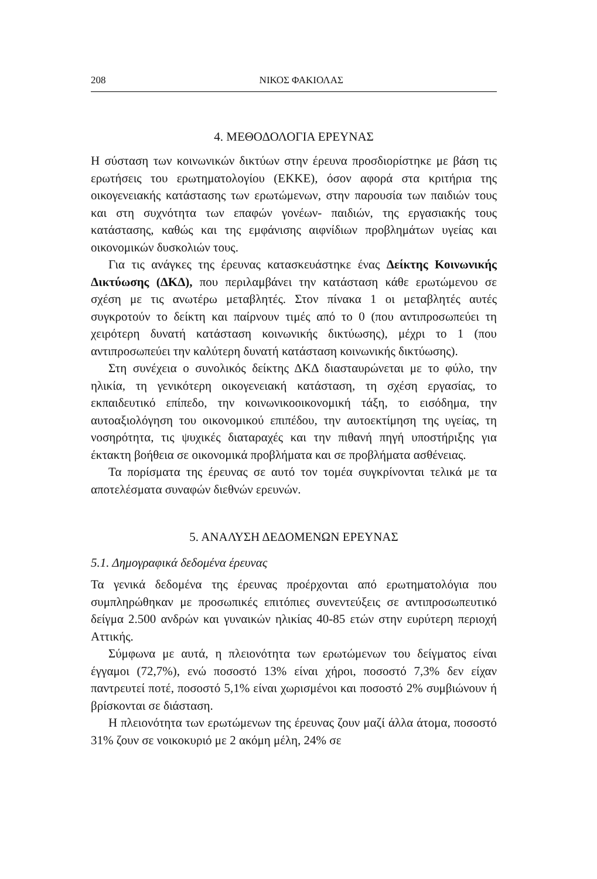208 ΝΙΚΟΣ ΦΑΚΙΟΛΑΣ
4. ΜΕΘΟΔΟΛΟΓΙΑ ΕΡΕΥΝΑΣ
Η σύσταση των κοινωνικών δικτύων στην έρευνα προσδιορίστηκε με βάση τις ερωτήσεις του ερωτηματολογίου (ΕΚΚΕ), όσον αφορά στα κριτήρια της οικογενειακής κατάστασης των ερωτώμενων, στην παρουσία των παιδιών τους και στη συχνότητα των επαφών γονέων- παιδιών, της εργασιακής τους κατάστασης, καθώς και της εμφάνισης αιφνίδιων προβλημάτων υγείας και οικονομικών δυσκολιών τους.
Για τις ανάγκες της έρευνας κατασκευάστηκε ένας Δείκτης Κοινωνικής Δικτύωσης (ΔΚΔ), που περιλαμβάνει την κατάσταση κάθε ερωτώμενου σε σχέση με τις ανωτέρω μεταβλητές. Στον πίνακα 1 οι μεταβλητές αυτές συγκροτούν το δείκτη και παίρνουν τιμές από το 0 (που αντιπροσωπεύει τη χειρότερη δυνατή κατάσταση κοινωνικής δικτύωσης), μέχρι το 1 (που αντιπροσωπεύει την καλύτερη δυνατή κατάσταση κοινωνικής δικτύωσης).
Στη συνέχεια ο συνολικός δείκτης ΔΚΔ διασταυρώνεται με το φύλο, την ηλικία, τη γενικότερη οικογενειακή κατάσταση, τη σχέση εργασίας, το εκπαιδευτικό επίπεδο, την κοινωνικοοικονομική τάξη, το εισόδημα, την αυτοαξιολόγηση του οικονομικού επιπέδου, την αυτοεκτίμηση της υγείας, τη νοσηρότητα, τις ψυχικές διαταραχές και την πιθανή πηγή υποστήριξης για έκτακτη βοήθεια σε οικονομικά προβλήματα και σε προβλήματα ασθένειας.
Τα πορίσματα της έρευνας σε αυτό τον τομέα συγκρίνονται τελικά με τα αποτελέσματα συναφών διεθνών ερευνών.
5. ΑΝΑΛΥΣΗ ΔΕΔΟΜΕΝΩΝ ΕΡΕΥΝΑΣ
5.1. Δημογραφικά δεδομένα έρευνας
Τα γενικά δεδομένα της έρευνας προέρχονται από ερωτηματολόγια που συμπληρώθηκαν με προσωπικές επιτόπιες συνεντεύξεις σε αντιπροσωπευτικό δείγμα 2.500 ανδρών και γυναικών ηλικίας 40-85 ετών στην ευρύτερη περιοχή Αττικής.
Σύμφωνα με αυτά, η πλειονότητα των ερωτώμενων του δείγματος είναι έγγαμοι (72,7%), ενώ ποσοστό 13% είναι χήροι, ποσοστό 7,3% δεν είχαν παντρευτεί ποτέ, ποσοστό 5,1% είναι χωρισμένοι και ποσοστό 2% συμβιώνουν ή βρίσκονται σε διάσταση.
Η πλειονότητα των ερωτώμενων της έρευνας ζουν μαζί άλλα άτομα, ποσοστό 31% ζουν σε νοικοκυριό με 2 ακόμη μέλη, 24% σε